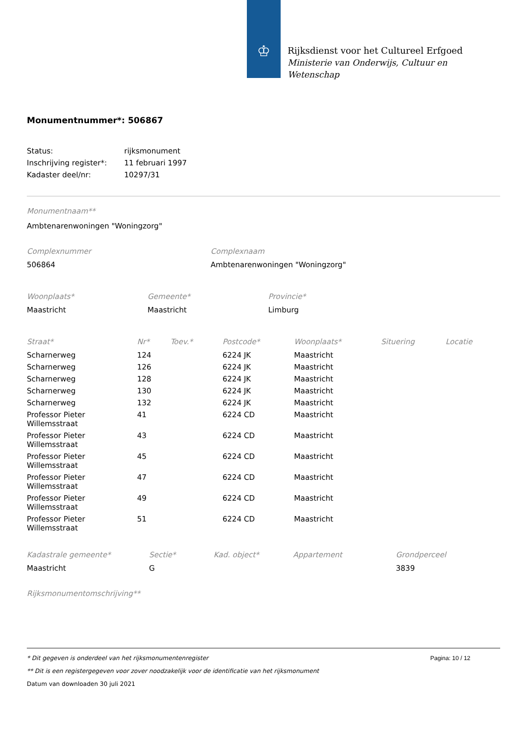♔
Rijksdienst voor het Cultureel Erfgoed
Ministerie van Onderwijs, Cultuur en
Wetenschap
Monumentnummer*: 506867
| Status: | rijksmonument |
| Inschrijving register*: | 11 februari 1997 |
| Kadaster deel/nr: | 10297/31 |
Monumentnaam**
Ambtenarenwoningen "Woningzorg"
| Complexnummer | Complexnaam |
| --- | --- |
| 506864 | Ambtenarenwoningen "Woningzorg" |
| Woonplaats* | Gemeente* | Provincie* |
| --- | --- | --- |
| Maastricht | Maastricht | Limburg |
| Straat* | Nr* | Toev.* | Postcode* | Woonplaats* | Situering | Locatie |
| --- | --- | --- | --- | --- | --- | --- |
| Scharnerweg | 124 | | 6224 JK | Maastricht | | |
| Scharnerweg | 126 | | 6224 JK | Maastricht | | |
| Scharnerweg | 128 | | 6224 JK | Maastricht | | |
| Scharnerweg | 130 | | 6224 JK | Maastricht | | |
| Scharnerweg | 132 | | 6224 JK | Maastricht | | |
| Professor Pieter Willemsstraat | 41 | | 6224 CD | Maastricht | | |
| Professor Pieter Willemsstraat | 43 | | 6224 CD | Maastricht | | |
| Professor Pieter Willemsstraat | 45 | | 6224 CD | Maastricht | | |
| Professor Pieter Willemsstraat | 47 | | 6224 CD | Maastricht | | |
| Professor Pieter Willemsstraat | 49 | | 6224 CD | Maastricht | | |
| Professor Pieter Willemsstraat | 51 | | 6224 CD | Maastricht | | |
| Kadastrale gemeente* | Sectie* | Kad. object* | Appartement | Grondperceel |
| --- | --- | --- | --- | --- |
| Maastricht | G | | | 3839 |
Rijksmonumentomschrijving**
Pagina: 10 / 12
* Dit gegeven is onderdeel van het rijksmonumentenregister
** Dit is een registergegeven voor zover noodzakelijk voor de identificatie van het rijksmonument
Datum van downloaden 30 juli 2021